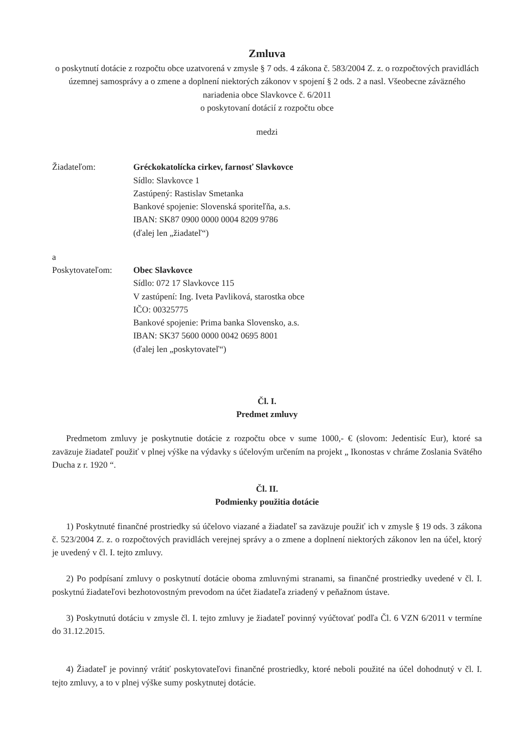Zmluva
o poskytnutí dotácie z rozpočtu obce uzatvorená v zmysle § 7 ods. 4 zákona č. 583/2004 Z. z. o rozpočtových pravidlách územnej samosprávy a o zmene a doplnení niektorých zákonov v spojení § 2 ods. 2 a nasl. Všeobecne záväzného nariadenia obce Slavkovce č. 6/2011
o poskytovaní dotácií z rozpočtu obce
medzi
Žiadateľom: Gréckokatolícka cirkev, farnosť Slavkovce
Sídlo: Slavkovce 1
Zastúpený: Rastislav Smetanka
Bankové spojenie: Slovenská sporiteľňa, a.s.
IBAN: SK87 0900 0000 0004 8209 9786
(ďalej len „žiadateľ“)
a
Poskytovateľom: Obec Slavkovce
Sídlo: 072 17 Slavkovce 115
V zastúpení: Ing. Iveta Pavliková, starostka obce
IČO: 00325775
Bankové spojenie: Prima banka Slovensko, a.s.
IBAN: SK37 5600 0000 0042 0695 8001
(ďalej len „poskytovateľ“)
Čl. I.
Predmet zmluvy
Predmetom zmluvy je poskytnutie dotácie z rozpočtu obce v sume 1000,- € (slovom: Jedentisíc Eur), ktoré sa zaväzuje žiadateľ použiť v plnej výške na výdavky s účelovým určením na projekt „ Ikonostas v chráme Zoslania Svätého Ducha z r. 1920 “.
Čl. II.
Podmienky použitia dotácie
1) Poskytnuté finančné prostriedky sú účelovo viazané a žiadateľ sa zaväzuje použiť ich v zmysle § 19 ods. 3 zákona č. 523/2004 Z. z. o rozpočtových pravidlách verejnej správy a o zmene a doplnení niektorých zákonov len na účel, ktorý je uvedený v čl. I. tejto zmluvy.
2) Po podpísaní zmluvy o poskytnutí dotácie oboma zmluvnými stranami, sa finančné prostriedky uvedené v čl. I. poskytnú žiadateľovi bezhotovostným prevodom na účet žiadateľa zriadený v peňažnom ústave.
3) Poskytnutú dotáciu v zmysle čl. I. tejto zmluvy je žiadateľ povinný vyúčtovať podľa Čl. 6 VZN 6/2011 v termíne do 31.12.2015.
4) Žiadateľ je povinný vrátiť poskytovateľovi finančné prostriedky, ktoré neboli použité na účel dohodnutý v čl. I. tejto zmluvy, a to v plnej výške sumy poskytnutej dotácie.